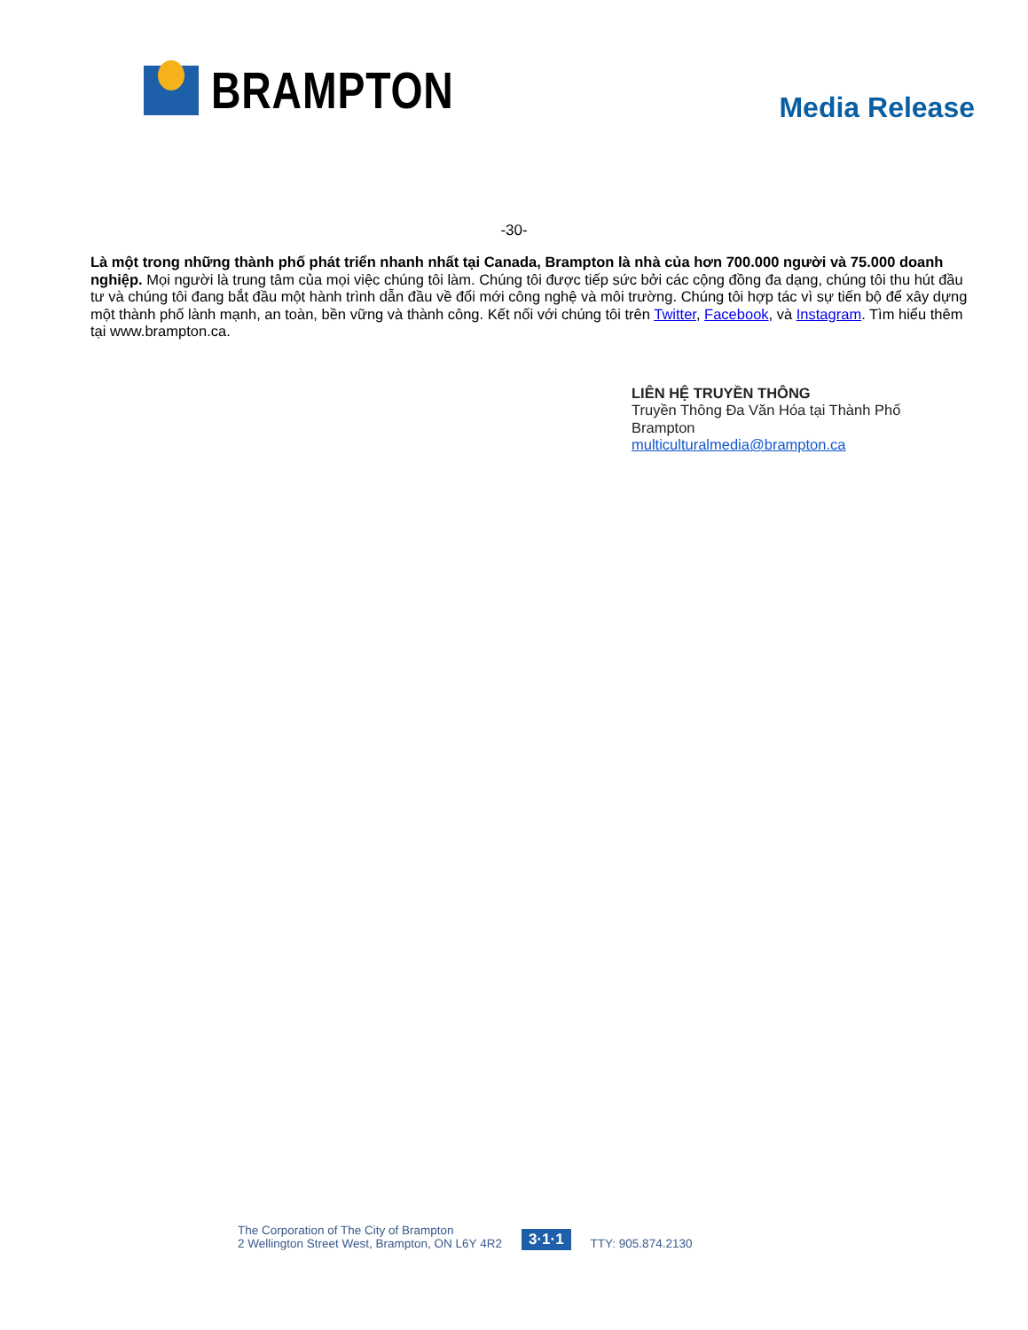BRAMPTON
Media Release
-30-
Là một trong những thành phố phát triển nhanh nhất tại Canada, Brampton là nhà của hơn 700.000 người và 75.000 doanh nghiệp. Mọi người là trung tâm của mọi việc chúng tôi làm. Chúng tôi được tiếp sức bởi các cộng đồng đa dạng, chúng tôi thu hút đầu tư và chúng tôi đang bắt đầu một hành trình dẫn đầu về đổi mới công nghệ và môi trường. Chúng tôi hợp tác vì sự tiến bộ để xây dựng một thành phố lành mạnh, an toàn, bền vững và thành công. Kết nối với chúng tôi trên Twitter, Facebook, và Instagram. Tìm hiểu thêm tại www.brampton.ca.
LIÊN HỆ TRUYỀN THÔNG
Truyền Thông Đa Văn Hóa tại Thành Phố
Brampton
multiculturalmedia@brampton.ca
The Corporation of The City of Brampton
2 Wellington Street West, Brampton, ON L6Y 4R2
3·1·1
TTY: 905.874.2130